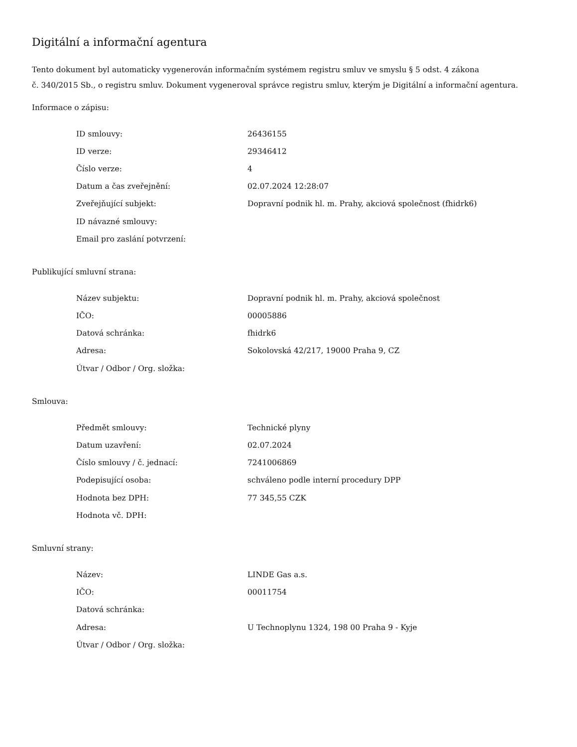Digitální a informační agentura
Tento dokument byl automaticky vygenerován informačním systémem registru smluv ve smyslu § 5 odst. 4 zákona
č. 340/2015 Sb., o registru smluv. Dokument vygeneroval správce registru smluv, kterým je Digitální a informační agentura.
Informace o zápisu:
| ID smlouvy: | 26436155 |
| ID verze: | 29346412 |
| Číslo verze: | 4 |
| Datum a čas zveřejnění: | 02.07.2024 12:28:07 |
| Zveřejňující subjekt: | Dopravní podnik hl. m. Prahy, akciová společnost (fhidrk6) |
| ID návazné smlouvy: | |
| Email pro zaslání potvrzení: | |
Publikující smluvní strana:
| Název subjektu: | Dopravní podnik hl. m. Prahy, akciová společnost |
| IČO: | 00005886 |
| Datová schránka: | fhidrk6 |
| Adresa: | Sokolovská 42/217, 19000 Praha 9, CZ |
| Útvar / Odbor / Org. složka: | |
Smlouva:
| Předmět smlouvy: | Technické plyny |
| Datum uzavření: | 02.07.2024 |
| Číslo smlouvy / č. jednací: | 7241006869 |
| Podepisující osoba: | schváleno podle interní procedury DPP |
| Hodnota bez DPH: | 77 345,55 CZK |
| Hodnota vč. DPH: | |
Smluvní strany:
| Název: | LINDE Gas a.s. |
| IČO: | 00011754 |
| Datová schránka: | |
| Adresa: | U Technoplynu 1324, 198 00 Praha 9 - Kyje |
| Útvar / Odbor / Org. složka: | |